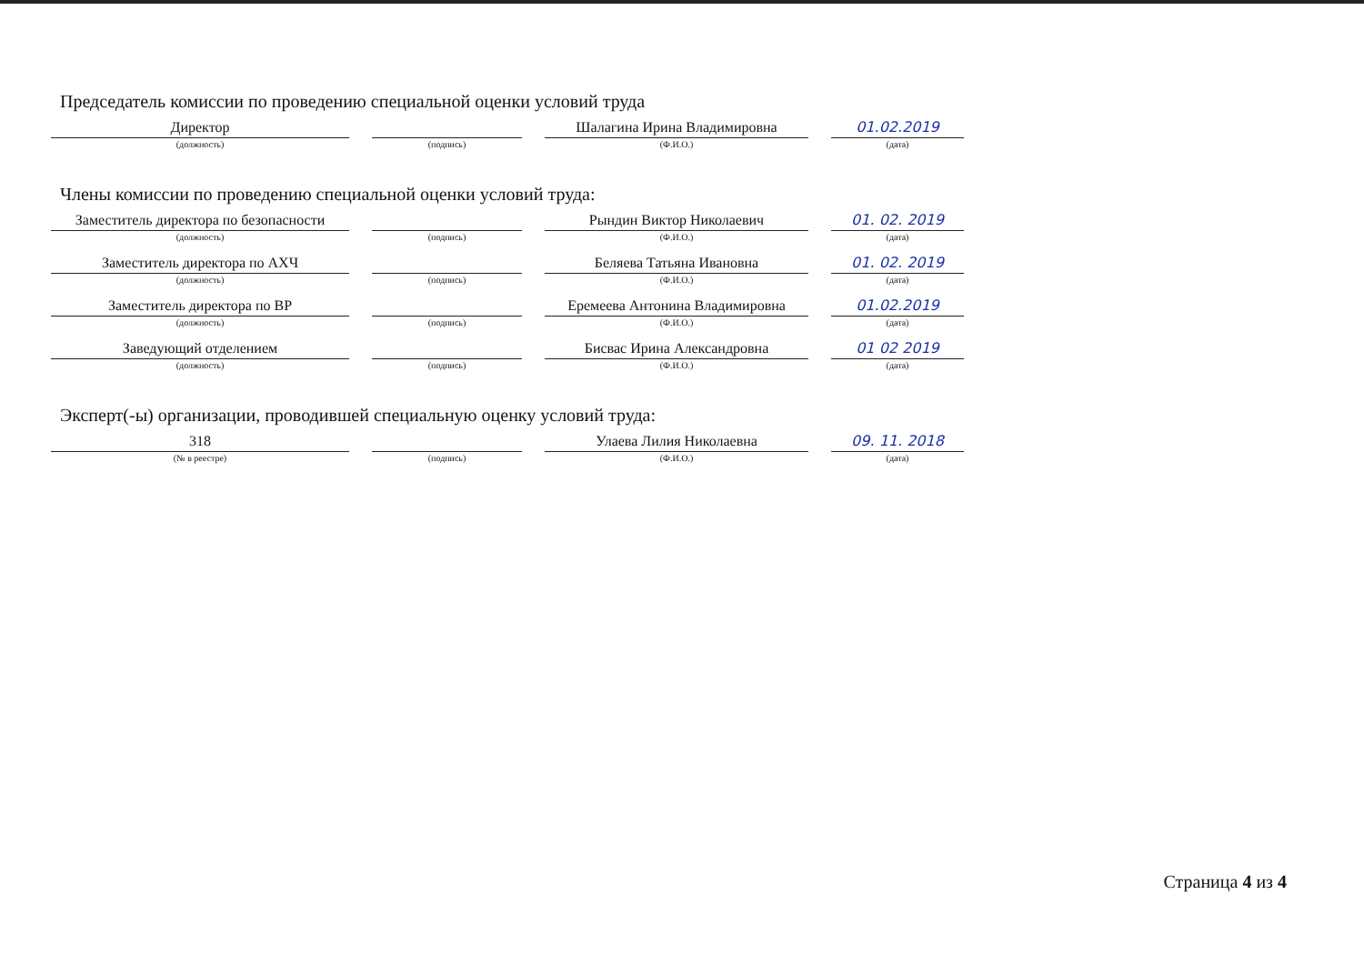Председатель комиссии по проведению специальной оценки условий труда
Директор
(должность)
(подпись)
Шалагина Ирина Владимировна
(Ф.И.О.)
01.02.2019
(дата)
Члены комиссии по проведению специальной оценки условий труда:
Заместитель директора по безопасности
(должность)
(подпись)
Рындин Виктор Николаевич
(Ф.И.О.)
01. 02. 2019
(дата)
Заместитель директора по АХЧ
(должность)
(подпись)
Беляева Татьяна Ивановна
(Ф.И.О.)
01. 02. 2019
(дата)
Заместитель директора по ВР
(должность)
(подпись)
Еремеева Антонина Владимировна
(Ф.И.О.)
01.02.2019
(дата)
Заведующий отделением
(должность)
(подпись)
Бисвас Ирина Александровна
(Ф.И.О.)
01 02 2019
(дата)
Эксперт(-ы) организации, проводившей специальную оценку условий труда:
318
(№ в реестре)
(подпись)
Улаева Лилия Николаевна
(Ф.И.О.)
09. 11. 2018
(дата)
Страница 4 из 4